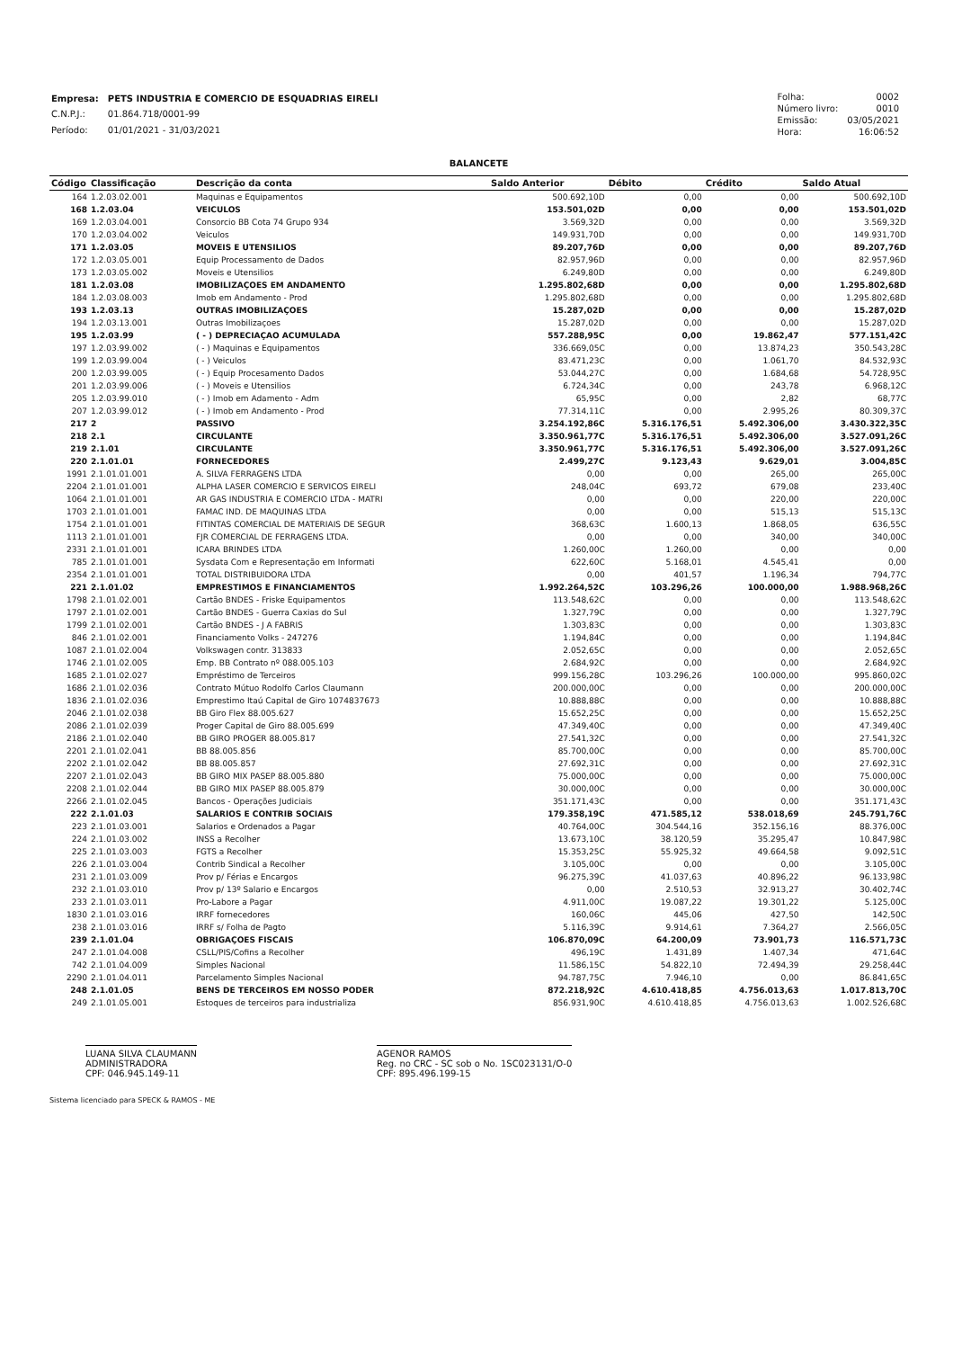| Empresa: | PETS INDUSTRIA E COMERCIO DE ESQUADRIAS EIRELI |
| C.N.P.J.: | 01.864.718/0001-99 |
| Período: | 01/01/2021 - 31/03/2021 |
| Folha: | 0002 |
| Número livro: | 0010 |
| Emissão: | 03/05/2021 |
| Hora: | 16:06:52 |
BALANCETE
| Código | Classificação | Descrição da conta | Saldo Anterior | Débito | Crédito | Saldo Atual |
| --- | --- | --- | --- | --- | --- | --- |
| 164 | 1.2.03.02.001 | Maquinas e Equipamentos | 500.692,10D | 0,00 | 0,00 | 500.692,10D |
| 168 | 1.2.03.04 | VEICULOS | 153.501,02D | 0,00 | 0,00 | 153.501,02D |
| 169 | 1.2.03.04.001 | Consorcio BB Cota 74 Grupo 934 | 3.569,32D | 0,00 | 0,00 | 3.569,32D |
| 170 | 1.2.03.04.002 | Veiculos | 149.931,70D | 0,00 | 0,00 | 149.931,70D |
| 171 | 1.2.03.05 | MOVEIS E UTENSILIOS | 89.207,76D | 0,00 | 0,00 | 89.207,76D |
| 172 | 1.2.03.05.001 | Equip Processamento de Dados | 82.957,96D | 0,00 | 0,00 | 82.957,96D |
| 173 | 1.2.03.05.002 | Moveis e Utensilios | 6.249,80D | 0,00 | 0,00 | 6.249,80D |
| 181 | 1.2.03.08 | IMOBILIZAÇOES EM ANDAMENTO | 1.295.802,68D | 0,00 | 0,00 | 1.295.802,68D |
| 184 | 1.2.03.08.003 | Imob em Andamento - Prod | 1.295.802,68D | 0,00 | 0,00 | 1.295.802,68D |
| 193 | 1.2.03.13 | OUTRAS IMOBILIZAÇOES | 15.287,02D | 0,00 | 0,00 | 15.287,02D |
| 194 | 1.2.03.13.001 | Outras Imobilizaçoes | 15.287,02D | 0,00 | 0,00 | 15.287,02D |
| 195 | 1.2.03.99 | ( - ) DEPRECIAÇAO ACUMULADA | 557.288,95C | 0,00 | 19.862,47 | 577.151,42C |
| 197 | 1.2.03.99.002 | ( - ) Maquinas e Equipamentos | 336.669,05C | 0,00 | 13.874,23 | 350.543,28C |
| 199 | 1.2.03.99.004 | ( - ) Veiculos | 83.471,23C | 0,00 | 1.061,70 | 84.532,93C |
| 200 | 1.2.03.99.005 | ( - ) Equip Procesamento Dados | 53.044,27C | 0,00 | 1.684,68 | 54.728,95C |
| 201 | 1.2.03.99.006 | ( - ) Moveis e Utensilios | 6.724,34C | 0,00 | 243,78 | 6.968,12C |
| 205 | 1.2.03.99.010 | ( - ) Imob em Adamento - Adm | 65,95C | 0,00 | 2,82 | 68,77C |
| 207 | 1.2.03.99.012 | ( - ) Imob em Andamento - Prod | 77.314,11C | 0,00 | 2.995,26 | 80.309,37C |
| 217 | 2 | PASSIVO | 3.254.192,86C | 5.316.176,51 | 5.492.306,00 | 3.430.322,35C |
| 218 | 2.1 | CIRCULANTE | 3.350.961,77C | 5.316.176,51 | 5.492.306,00 | 3.527.091,26C |
| 219 | 2.1.01 | CIRCULANTE | 3.350.961,77C | 5.316.176,51 | 5.492.306,00 | 3.527.091,26C |
| 220 | 2.1.01.01 | FORNECEDORES | 2.499,27C | 9.123,43 | 9.629,01 | 3.004,85C |
| 1991 | 2.1.01.01.001 | A. SILVA FERRAGENS LTDA | 0,00 | 0,00 | 265,00 | 265,00C |
| 2204 | 2.1.01.01.001 | ALPHA LASER COMERCIO E SERVICOS EIRELI | 248,04C | 693,72 | 679,08 | 233,40C |
| 1064 | 2.1.01.01.001 | AR GAS INDUSTRIA E COMERCIO LTDA - MATRI | 0,00 | 0,00 | 220,00 | 220,00C |
| 1703 | 2.1.01.01.001 | FAMAC IND. DE MAQUINAS LTDA | 0,00 | 0,00 | 515,13 | 515,13C |
| 1754 | 2.1.01.01.001 | FITINTAS COMERCIAL DE MATERIAIS DE SEGUR | 368,63C | 1.600,13 | 1.868,05 | 636,55C |
| 1113 | 2.1.01.01.001 | FJR COMERCIAL DE FERRAGENS LTDA. | 0,00 | 0,00 | 340,00 | 340,00C |
| 2331 | 2.1.01.01.001 | ICARA BRINDES LTDA | 1.260,00C | 1.260,00 | 0,00 | 0,00 |
| 785 | 2.1.01.01.001 | Sysdata Com e Representação em Informati | 622,60C | 5.168,01 | 4.545,41 | 0,00 |
| 2354 | 2.1.01.01.001 | TOTAL DISTRIBUIDORA LTDA | 0,00 | 401,57 | 1.196,34 | 794,77C |
| 221 | 2.1.01.02 | EMPRESTIMOS E FINANCIAMENTOS | 1.992.264,52C | 103.296,26 | 100.000,00 | 1.988.968,26C |
| 1798 | 2.1.01.02.001 | Cartão BNDES - Friske Equipamentos | 113.548,62C | 0,00 | 0,00 | 113.548,62C |
| 1797 | 2.1.01.02.001 | Cartão BNDES - Guerra Caxias do Sul | 1.327,79C | 0,00 | 0,00 | 1.327,79C |
| 1799 | 2.1.01.02.001 | Cartão BNDES - J A FABRIS | 1.303,83C | 0,00 | 0,00 | 1.303,83C |
| 846 | 2.1.01.02.001 | Financiamento Volks - 247276 | 1.194,84C | 0,00 | 0,00 | 1.194,84C |
| 1087 | 2.1.01.02.004 | Volkswagen contr. 313833 | 2.052,65C | 0,00 | 0,00 | 2.052,65C |
| 1746 | 2.1.01.02.005 | Emp. BB Contrato nº 088.005.103 | 2.684,92C | 0,00 | 0,00 | 2.684,92C |
| 1685 | 2.1.01.02.027 | Empréstimo de Terceiros | 999.156,28C | 103.296,26 | 100.000,00 | 995.860,02C |
| 1686 | 2.1.01.02.036 | Contrato Mútuo Rodolfo Carlos Claumann | 200.000,00C | 0,00 | 0,00 | 200.000,00C |
| 1836 | 2.1.01.02.036 | Emprestimo Itaú Capital de Giro 1074837673 | 10.888,88C | 0,00 | 0,00 | 10.888,88C |
| 2046 | 2.1.01.02.038 | BB Giro Flex 88.005.627 | 15.652,25C | 0,00 | 0,00 | 15.652,25C |
| 2086 | 2.1.01.02.039 | Proger Capital de Giro 88.005.699 | 47.349,40C | 0,00 | 0,00 | 47.349,40C |
| 2186 | 2.1.01.02.040 | BB GIRO PROGER 88.005.817 | 27.541,32C | 0,00 | 0,00 | 27.541,32C |
| 2201 | 2.1.01.02.041 | BB 88.005.856 | 85.700,00C | 0,00 | 0,00 | 85.700,00C |
| 2202 | 2.1.01.02.042 | BB 88.005.857 | 27.692,31C | 0,00 | 0,00 | 27.692,31C |
| 2207 | 2.1.01.02.043 | BB GIRO MIX PASEP 88.005.880 | 75.000,00C | 0,00 | 0,00 | 75.000,00C |
| 2208 | 2.1.01.02.044 | BB GIRO MIX PASEP 88.005.879 | 30.000,00C | 0,00 | 0,00 | 30.000,00C |
| 2266 | 2.1.01.02.045 | Bancos - Operações Judiciais | 351.171,43C | 0,00 | 0,00 | 351.171,43C |
| 222 | 2.1.01.03 | SALARIOS E CONTRIB SOCIAIS | 179.358,19C | 471.585,12 | 538.018,69 | 245.791,76C |
| 223 | 2.1.01.03.001 | Salarios e Ordenados a Pagar | 40.764,00C | 304.544,16 | 352.156,16 | 88.376,00C |
| 224 | 2.1.01.03.002 | INSS a Recolher | 13.673,10C | 38.120,59 | 35.295,47 | 10.847,98C |
| 225 | 2.1.01.03.003 | FGTS a Recolher | 15.353,25C | 55.925,32 | 49.664,58 | 9.092,51C |
| 226 | 2.1.01.03.004 | Contrib Sindical a Recolher | 3.105,00C | 0,00 | 0,00 | 3.105,00C |
| 231 | 2.1.01.03.009 | Prov p/ Férias e Encargos | 96.275,39C | 41.037,63 | 40.896,22 | 96.133,98C |
| 232 | 2.1.01.03.010 | Prov p/ 13º Salario e Encargos | 0,00 | 2.510,53 | 32.913,27 | 30.402,74C |
| 233 | 2.1.01.03.011 | Pro-Labore a Pagar | 4.911,00C | 19.087,22 | 19.301,22 | 5.125,00C |
| 1830 | 2.1.01.03.016 | IRRF fornecedores | 160,06C | 445,06 | 427,50 | 142,50C |
| 238 | 2.1.01.03.016 | IRRF s/ Folha de Pagto | 5.116,39C | 9.914,61 | 7.364,27 | 2.566,05C |
| 239 | 2.1.01.04 | OBRIGAÇOES FISCAIS | 106.870,09C | 64.200,09 | 73.901,73 | 116.571,73C |
| 247 | 2.1.01.04.008 | CSLL/PIS/Cofins a Recolher | 496,19C | 1.431,89 | 1.407,34 | 471,64C |
| 742 | 2.1.01.04.009 | Simples Nacional | 11.586,15C | 54.822,10 | 72.494,39 | 29.258,44C |
| 2290 | 2.1.01.04.011 | Parcelamento Simples Nacional | 94.787,75C | 7.946,10 | 0,00 | 86.841,65C |
| 248 | 2.1.01.05 | BENS DE TERCEIROS EM NOSSO PODER | 872.218,92C | 4.610.418,85 | 4.756.013,63 | 1.017.813,70C |
| 249 | 2.1.01.05.001 | Estoques de terceiros para industrializa | 856.931,90C | 4.610.418,85 | 4.756.013,63 | 1.002.526,68C |
LUANA SILVA CLAUMANN
ADMINISTRADORA
CPF: 046.945.149-11
AGENOR RAMOS
Reg. no CRC - SC sob o No. 1SC023131/O-0
CPF: 895.496.199-15
Sistema licenciado para SPECK & RAMOS - ME